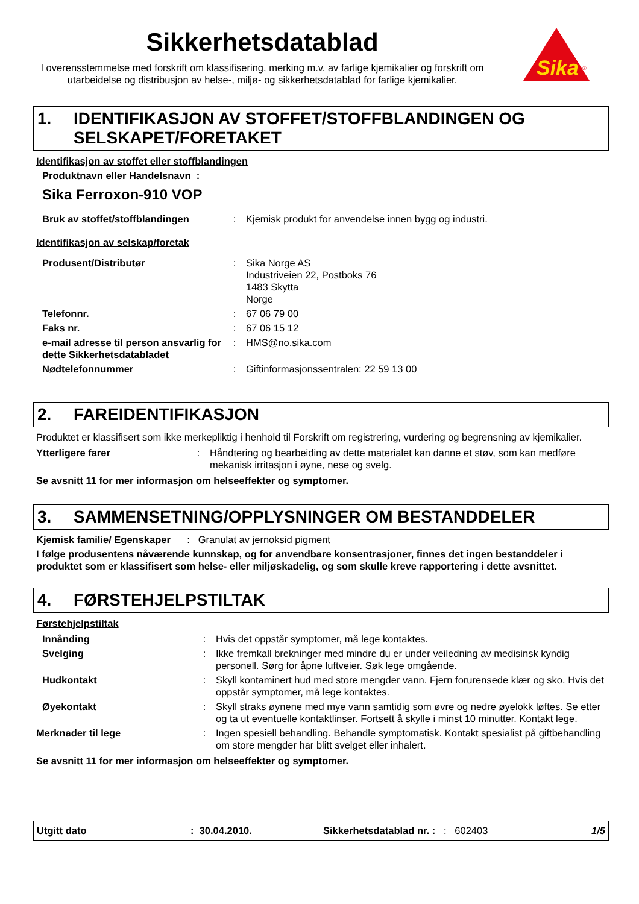Sika
®
Sikkerhetsdatablad
I overensstemmelse med forskrift om klassifisering, merking m.v. av farlige kjemikalier og forskrift om utarbeidelse og distribusjon av helse-, miljø- og sikkerhetsdatablad for farlige kjemikalier.
1. IDENTIFIKASJON AV STOFFET/STOFFBLANDINGEN OG SELSKAPET/FORETAKET
Identifikasjon av stoffet eller stoffblandingen
Produktnavn eller Handelsnavn :
Sika Ferroxon-910 VOP
| Bruk av stoffet/stoffblandingen | : | Kjemisk produkt for anvendelse innen bygg og industri. |
Identifikasjon av selskap/foretak
| Produsent/Distributør | : | Sika Norge AS Industriveien 22, Postboks 76 1483 Skytta Norge |
| Telefonnr. | : | 67 06 79 00 |
| Faks nr. | : | 67 06 15 12 |
| e-mail adresse til person ansvarlig for dette Sikkerhetsdatabladet | : | HMS@no.sika.com |
| Nødtelefonnummer | : | Giftinformasjonssentralen: 22 59 13 00 |
2. FAREIDENTIFIKASJON
Produktet er klassifisert som ikke merkepliktig i henhold til Forskrift om registrering, vurdering og begrensning av kjemikalier.
| Ytterligere farer | : | Håndtering og bearbeiding av dette materialet kan danne et støv, som kan medføre mekanisk irritasjon i øyne, nese og svelg. |
Se avsnitt 11 for mer informasjon om helseeffekter og symptomer.
3. SAMMENSETNING/OPPLYSNINGER OM BESTANDDELER
Kjemisk familie/ Egenskaper : Granulat av jernoksid pigment
I følge produsentens nåværende kunnskap, og for anvendbare konsentrasjoner, finnes det ingen bestanddeler i produktet som er klassifisert som helse- eller miljøskadelig, og som skulle kreve rapportering i dette avsnittet.
4. FØRSTEHJELPSTILTAK
Førstehjelpstiltak
| Innånding | : | Hvis det oppstår symptomer, må lege kontaktes. |
| Svelging | : | Ikke fremkall brekninger med mindre du er under veiledning av medisinsk kyndig personell. Sørg for åpne luftveier. Søk lege omgående. |
| Hudkontakt | : | Skyll kontaminert hud med store mengder vann. Fjern forurensede klær og sko. Hvis det oppstår symptomer, må lege kontaktes. |
| Øyekontakt | : | Skyll straks øynene med mye vann samtidig som øvre og nedre øyelokk løftes. Se etter og ta ut eventuelle kontaktlinser. Fortsett å skylle i minst 10 minutter. Kontakt lege. |
| Merknader til lege | : | Ingen spesiell behandling. Behandle symptomatisk. Kontakt spesialist på giftbehandling om store mengder har blitt svelget eller inhalert. |
Se avsnitt 11 for mer informasjon om helseeffekter og symptomer.
Utgitt dato: 30.04.2010. Sikkerhetsdatablad nr. :: 602403 1/5